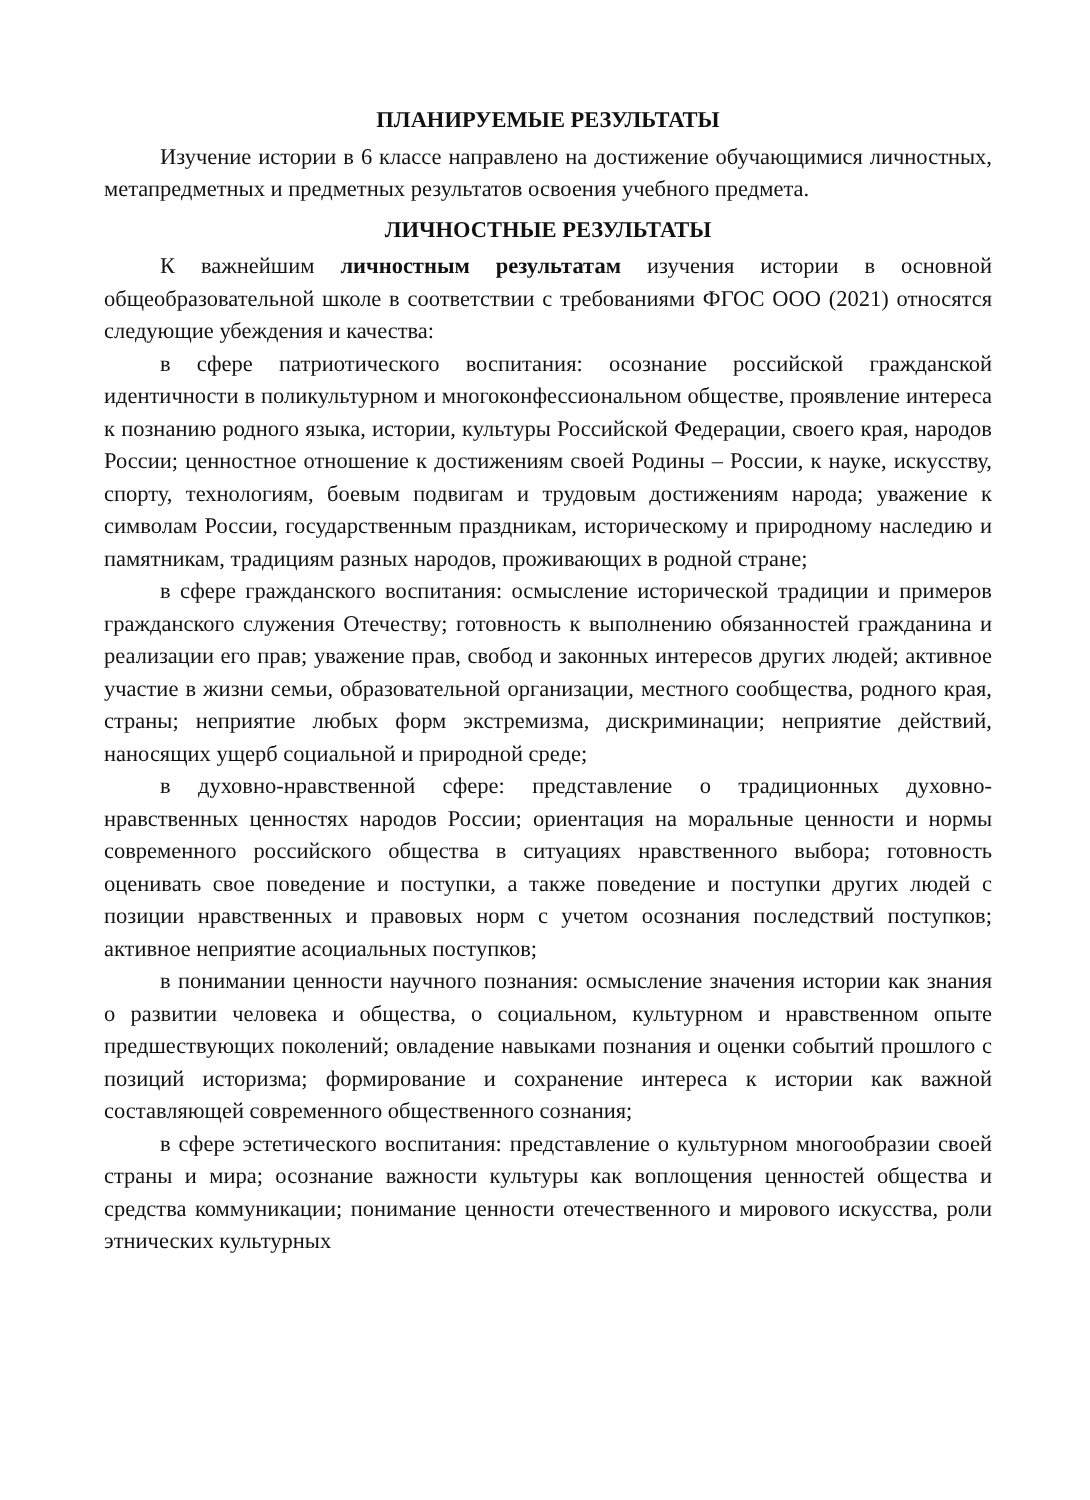ПЛАНИРУЕМЫЕ РЕЗУЛЬТАТЫ
Изучение истории в 6 классе направлено на достижение обучающимися личностных, метапредметных и предметных результатов освоения учебного предмета.
ЛИЧНОСТНЫЕ РЕЗУЛЬТАТЫ
К важнейшим личностным результатам изучения истории в основной общеобразовательной школе в соответствии с требованиями ФГОС ООО (2021) относятся следующие убеждения и качества:
в сфере патриотического воспитания: осознание российской гражданской идентичности в поликультурном и многоконфессиональном обществе, проявление интереса к познанию родного языка, истории, культуры Российской Федерации, своего края, народов России; ценностное отношение к достижениям своей Родины – России, к науке, искусству, спорту, технологиям, боевым подвигам и трудовым достижениям народа; уважение к символам России, государственным праздникам, историческому и природному наследию и памятникам, традициям разных народов, проживающих в родной стране;
в сфере гражданского воспитания: осмысление исторической традиции и примеров гражданского служения Отечеству; готовность к выполнению обязанностей гражданина и реализации его прав; уважение прав, свобод и законных интересов других людей; активное участие в жизни семьи, образовательной организации, местного сообщества, родного края, страны; неприятие любых форм экстремизма, дискриминации; неприятие действий, наносящих ущерб социальной и природной среде;
в духовно-нравственной сфере: представление о традиционных духовно-нравственных ценностях народов России; ориентация на моральные ценности и нормы современного российского общества в ситуациях нравственного выбора; готовность оценивать свое поведение и поступки, а также поведение и поступки других людей с позиции нравственных и правовых норм с учетом осознания последствий поступков; активное неприятие асоциальных поступков;
в понимании ценности научного познания: осмысление значения истории как знания о развитии человека и общества, о социальном, культурном и нравственном опыте предшествующих поколений; овладение навыками познания и оценки событий прошлого с позиций историзма; формирование и сохранение интереса к истории как важной составляющей современного общественного сознания;
в сфере эстетического воспитания: представление о культурном многообразии своей страны и мира; осознание важности культуры как воплощения ценностей общества и средства коммуникации; понимание ценности отечественного и мирового искусства, роли этнических культурных